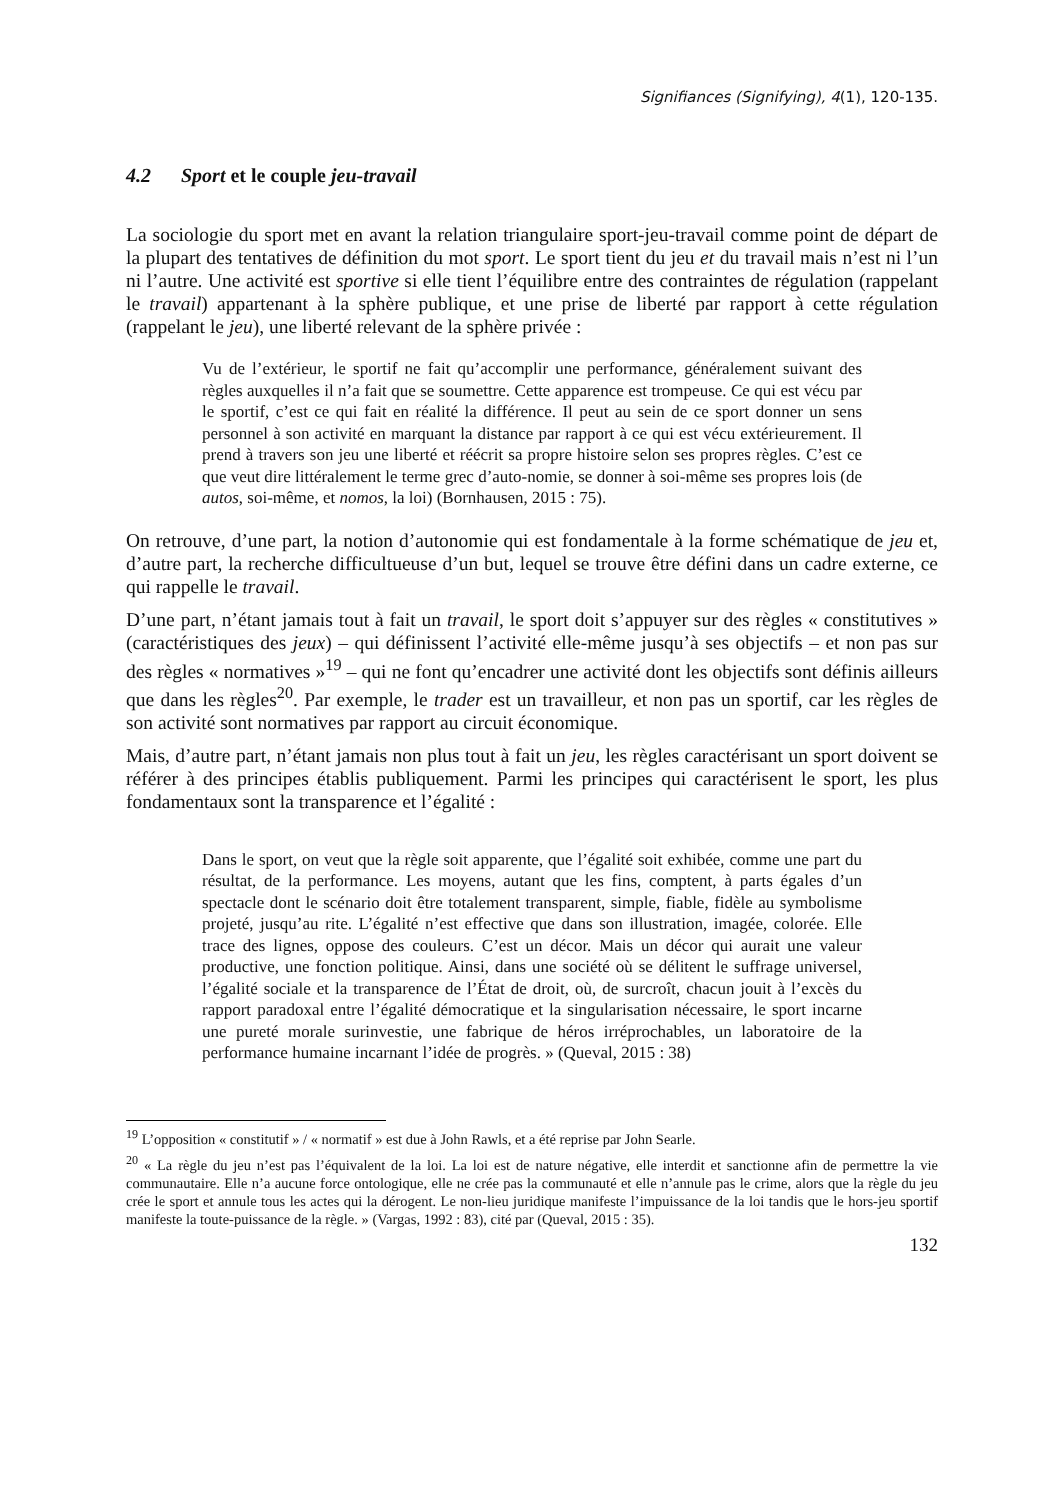Signifiances (Signifying), 4(1), 120-135.
4.2 Sport et le couple jeu-travail
La sociologie du sport met en avant la relation triangulaire sport-jeu-travail comme point de départ de la plupart des tentatives de définition du mot sport. Le sport tient du jeu et du travail mais n’est ni l’un ni l’autre. Une activité est sportive si elle tient l’équilibre entre des contraintes de régulation (rappelant le travail) appartenant à la sphère publique, et une prise de liberté par rapport à cette régulation (rappelant le jeu), une liberté relevant de la sphère privée :
Vu de l’extérieur, le sportif ne fait qu’accomplir une performance, généralement suivant des règles auxquelles il n’a fait que se soumettre. Cette apparence est trompeuse. Ce qui est vécu par le sportif, c’est ce qui fait en réalité la différence. Il peut au sein de ce sport donner un sens personnel à son activité en marquant la distance par rapport à ce qui est vécu extérieurement. Il prend à travers son jeu une liberté et réécrit sa propre histoire selon ses propres règles. C’est ce que veut dire littéralement le terme grec d’auto-nomie, se donner à soi-même ses propres lois (de autos, soi-même, et nomos, la loi) (Bornhausen, 2015 : 75).
On retrouve, d’une part, la notion d’autonomie qui est fondamentale à la forme schématique de jeu et, d’autre part, la recherche difficultueuse d’un but, lequel se trouve être défini dans un cadre externe, ce qui rappelle le travail.
D’une part, n’étant jamais tout à fait un travail, le sport doit s’appuyer sur des règles « constitutives » (caractéristiques des jeux) – qui définissent l’activité elle-même jusqu’à ses objectifs – et non pas sur des règles « normatives »<sup>19</sup> – qui ne font qu’encadrer une activité dont les objectifs sont définis ailleurs que dans les règles<sup>20</sup>. Par exemple, le trader est un travailleur, et non pas un sportif, car les règles de son activité sont normatives par rapport au circuit économique.
Mais, d’autre part, n’étant jamais non plus tout à fait un jeu, les règles caractérisant un sport doivent se référer à des principes établis publiquement. Parmi les principes qui caractérisent le sport, les plus fondamentaux sont la transparence et l’égalité :
Dans le sport, on veut que la règle soit apparente, que l’égalité soit exhibée, comme une part du résultat, de la performance. Les moyens, autant que les fins, comptent, à parts égales d’un spectacle dont le scénario doit être totalement transparent, simple, fiable, fidèle au symbolisme projeté, jusqu’au rite. L’égalité n’est effective que dans son illustration, imagée, colorée. Elle trace des lignes, oppose des couleurs. C’est un décor. Mais un décor qui aurait une valeur productive, une fonction politique. Ainsi, dans une société où se délitent le suffrage universel, l’égalité sociale et la transparence de l’État de droit, où, de surcroît, chacun jouit à l’excès du rapport paradoxal entre l’égalité démocratique et la singularisation nécessaire, le sport incarne une pureté morale surinvestie, une fabrique de héros irréprochables, un laboratoire de la performance humaine incarnant l’idée de progrès. » (Queval, 2015 : 38)
<sup>19</sup> L’opposition « constitutif » / « normatif » est due à John Rawls, et a été reprise par John Searle.
<sup>20</sup> « La règle du jeu n’est pas l’équivalent de la loi. La loi est de nature négative, elle interdit et sanctionne afin de permettre la vie communautaire. Elle n’a aucune force ontologique, elle ne crée pas la communauté et elle n’annule pas le crime, alors que la règle du jeu crée le sport et annule tous les actes qui la dérogent. Le non-lieu juridique manifeste l’impuissance de la loi tandis que le hors-jeu sportif manifeste la toute-puissance de la règle. » (Vargas, 1992 : 83), cité par (Queval, 2015 : 35).
132